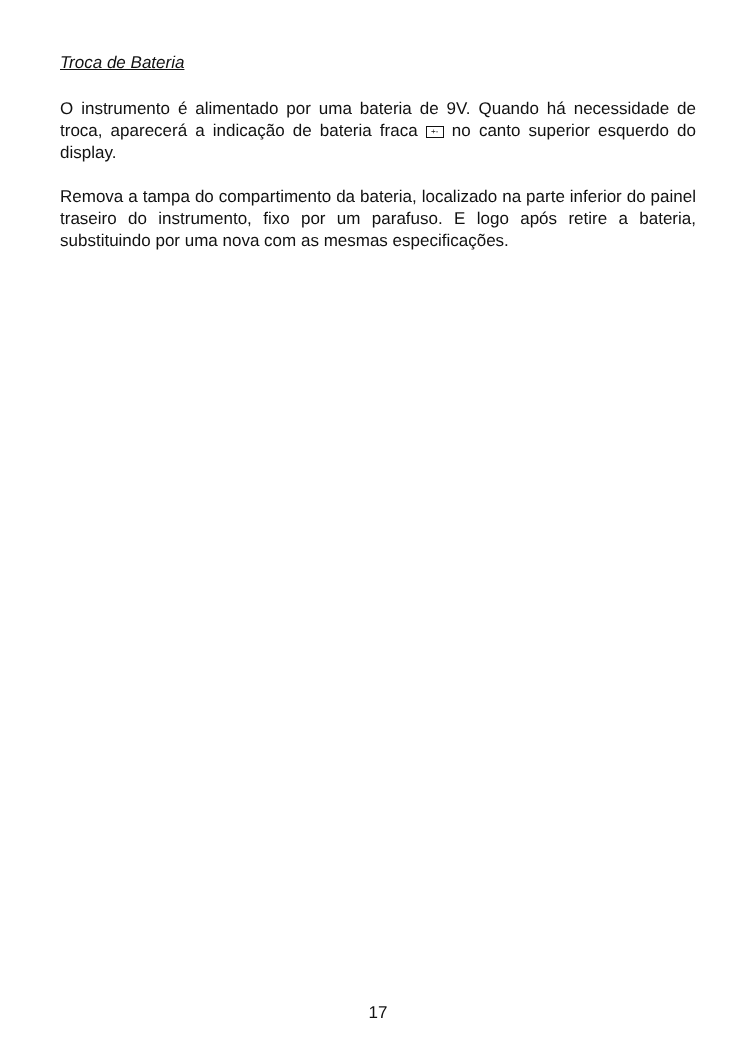Troca de Bateria
O instrumento é alimentado por uma bateria de 9V. Quando há necessidade de troca, aparecerá a indicação de bateria fraca +- no canto superior esquerdo do display.
Remova a tampa do compartimento da bateria, localizado na parte inferior do painel traseiro do instrumento, fixo por um parafuso. E logo após retire a bateria, substituindo por uma nova com as mesmas especificações.
17